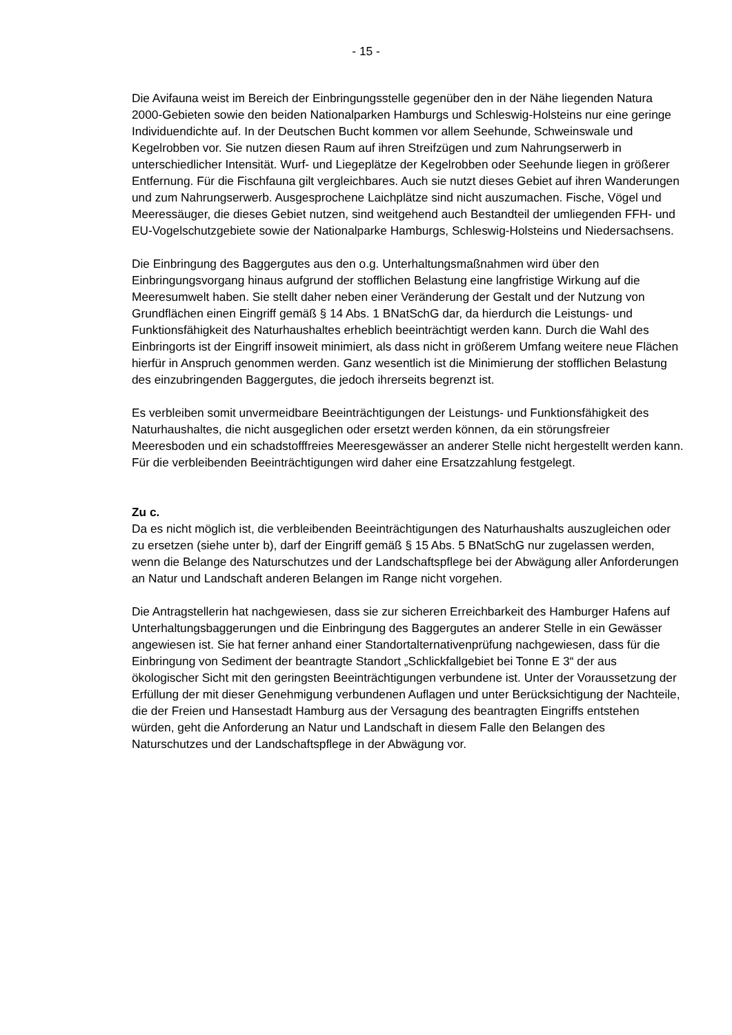- 15 -
Die Avifauna weist im Bereich der Einbringungsstelle gegenüber den in der Nähe liegenden Natura 2000-Gebieten sowie den beiden Nationalparken Hamburgs und Schleswig-Holsteins nur eine geringe Individuendichte auf. In der Deutschen Bucht kommen vor allem Seehunde, Schweinswale und Kegelrobben vor. Sie nutzen diesen Raum auf ihren Streifzügen und zum Nahrungserwerb in unterschiedlicher Intensität. Wurf- und Liegeplätze der Kegelrobben oder Seehunde liegen in größerer Entfernung. Für die Fischfauna gilt vergleichbares. Auch sie nutzt dieses Gebiet auf ihren Wanderungen und zum Nahrungserwerb. Ausgesprochene Laichplätze sind nicht auszumachen. Fische, Vögel und Meeressäuger, die dieses Gebiet nutzen, sind weitgehend auch Bestandteil der umliegenden FFH- und EU-Vogelschutzgebiete sowie der Nationalparke Hamburgs, Schleswig-Holsteins und Niedersachsens.
Die Einbringung des Baggergutes aus den o.g. Unterhaltungsmaßnahmen wird über den Einbringungsvorgang hinaus aufgrund der stofflichen Belastung eine langfristige Wirkung auf die Meeresumwelt haben. Sie stellt daher neben einer Veränderung der Gestalt und der Nutzung von Grundflächen einen Eingriff gemäß § 14 Abs. 1 BNatSchG dar, da hierdurch die Leistungs- und Funktionsfähigkeit des Naturhaushaltes erheblich beeinträchtigt werden kann. Durch die Wahl des Einbringorts ist der Eingriff insoweit minimiert, als dass nicht in größerem Umfang weitere neue Flächen hierfür in Anspruch genommen werden. Ganz wesentlich ist die Minimierung der stofflichen Belastung des einzubringenden Baggergutes, die jedoch ihrerseits begrenzt ist.
Es verbleiben somit unvermeidbare Beeinträchtigungen der Leistungs- und Funktionsfähigkeit des Naturhaushaltes, die nicht ausgeglichen oder ersetzt werden können, da ein störungsfreier Meeresboden und ein schadstofffreies Meeresgewässer an anderer Stelle nicht hergestellt werden kann. Für die verbleibenden Beeinträchtigungen wird daher eine Ersatzzahlung festgelegt.
Zu c.
Da es nicht möglich ist, die verbleibenden Beeinträchtigungen des Naturhaushalts auszugleichen oder zu ersetzen (siehe unter b), darf der Eingriff gemäß § 15 Abs. 5 BNatSchG nur zugelassen werden, wenn die Belange des Naturschutzes und der Landschaftspflege bei der Abwägung aller Anforderungen an Natur und Landschaft anderen Belangen im Range nicht vorgehen.
Die Antragstellerin hat nachgewiesen, dass sie zur sicheren Erreichbarkeit des Hamburger Hafens auf Unterhaltungsbaggerungen und die Einbringung des Baggergutes an anderer Stelle in ein Gewässer angewiesen ist. Sie hat ferner anhand einer Standortalternativenprüfung nachgewiesen, dass für die Einbringung von Sediment der beantragte Standort „Schlickfallgebiet bei Tonne E 3“ der aus ökologischer Sicht mit den geringsten Beeinträchtigungen verbundene ist. Unter der Voraussetzung der Erfüllung der mit dieser Genehmigung verbundenen Auflagen und unter Berücksichtigung der Nachteile, die der Freien und Hansestadt Hamburg aus der Versagung des beantragten Eingriffs entstehen würden, geht die Anforderung an Natur und Landschaft in diesem Falle den Belangen des Naturschutzes und der Landschaftspflege in der Abwägung vor.